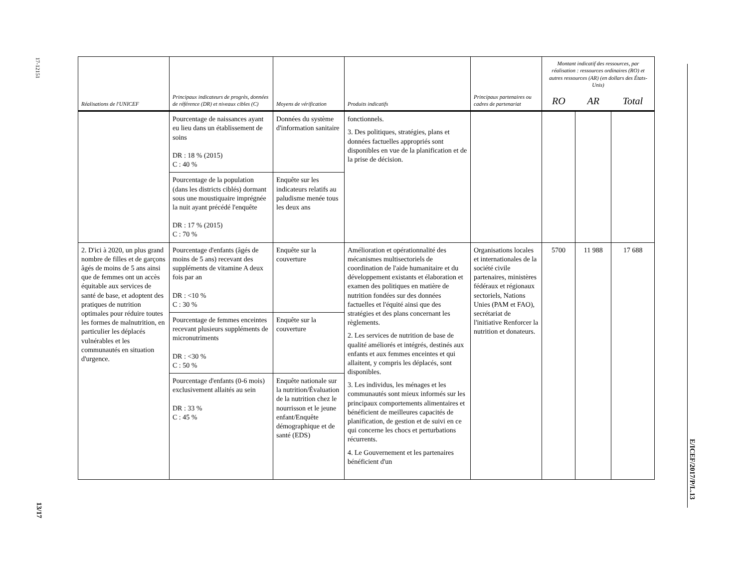17-12151
13/17
E/ICEF/2017/P/L.13
| Réalisations de l'UNICEF | Principaux indicateurs de progrès, données de référence (DR) et niveaux cibles (C) | Moyens de vérification | Produits indicatifs | Principaux partenaires ou cadres de partenariat | Montant indicatif des ressources, par réalisation : ressources ordinaires (RO) et autres ressources (AR) (en dollars des États-Unis) | | |
| --- | --- | --- | --- | --- | --- | --- | --- |
| | | | | | RO | AR | Total |
| | Pourcentage de naissances ayant eu lieu dans un établissement de soins DR : 18 % (2015) C : 40 % | Données du système d'information sanitaire | fonctionnels. 3. Des politiques, stratégies, plans et données factuelles appropriés sont disponibles en vue de la planification et de la prise de décision. | | | | |
| | Pourcentage de la population (dans les districts ciblés) dormant sous une moustiquaire imprégnée la nuit ayant précédé l'enquête DR : 17 % (2015) C : 70 % | Enquête sur les indicateurs relatifs au paludisme menée tous les deux ans | | | | | |
| 2. D'ici à 2020, un plus grand nombre de filles et de garçons âgés de moins de 5 ans ainsi que de femmes ont un accès équitable aux services de santé de base, et adoptent des pratiques de nutrition optimales pour réduire toutes les formes de malnutrition, en particulier les déplacés vulnérables et les communautés en situation d'urgence. | Pourcentage d'enfants (âgés de moins de 5 ans) recevant des suppléments de vitamine A deux fois par an DR : <10 % C : 30 % | Enquête sur la couverture | Amélioration et opérationnalité des mécanismes multisectoriels de coordination de l'aide humanitaire et du développement existants et élaboration et examen des politiques en matière de nutrition fondées sur des données factuelles et l'équité ainsi que des stratégies et des plans concernant les règlements. 2. Les services de nutrition de base de qualité améliorés et intégrés, destinés aux enfants et aux femmes enceintes et qui allaitent, y compris les déplacés, sont disponibles. 3. Les individus, les ménages et les communautés sont mieux informés sur les principaux comportements alimentaires et bénéficient de meilleures capacités de planification, de gestion et de suivi en ce qui concerne les chocs et perturbations récurrents. 4. Le Gouvernement et les partenaires bénéficient d'un | Organisations locales et internationales de la société civile partenaires, ministères fédéraux et régionaux sectoriels, Nations Unies (PAM et FAO), secrétariat de l'initiative Renforcer la nutrition et donateurs. | 5700 | 11 988 | 17 688 |
| | Pourcentage de femmes enceintes recevant plusieurs suppléments de micronutriments DR : <30 % C : 50 % | Enquête sur la couverture | | | | | |
| | Pourcentage d'enfants (0-6 mois) exclusivement allaités au sein DR : 33 % C : 45 % | Enquête nationale sur la nutrition/Évaluation de la nutrition chez le nourrisson et le jeune enfant/Enquête démographique et de santé (EDS) | | | | | |